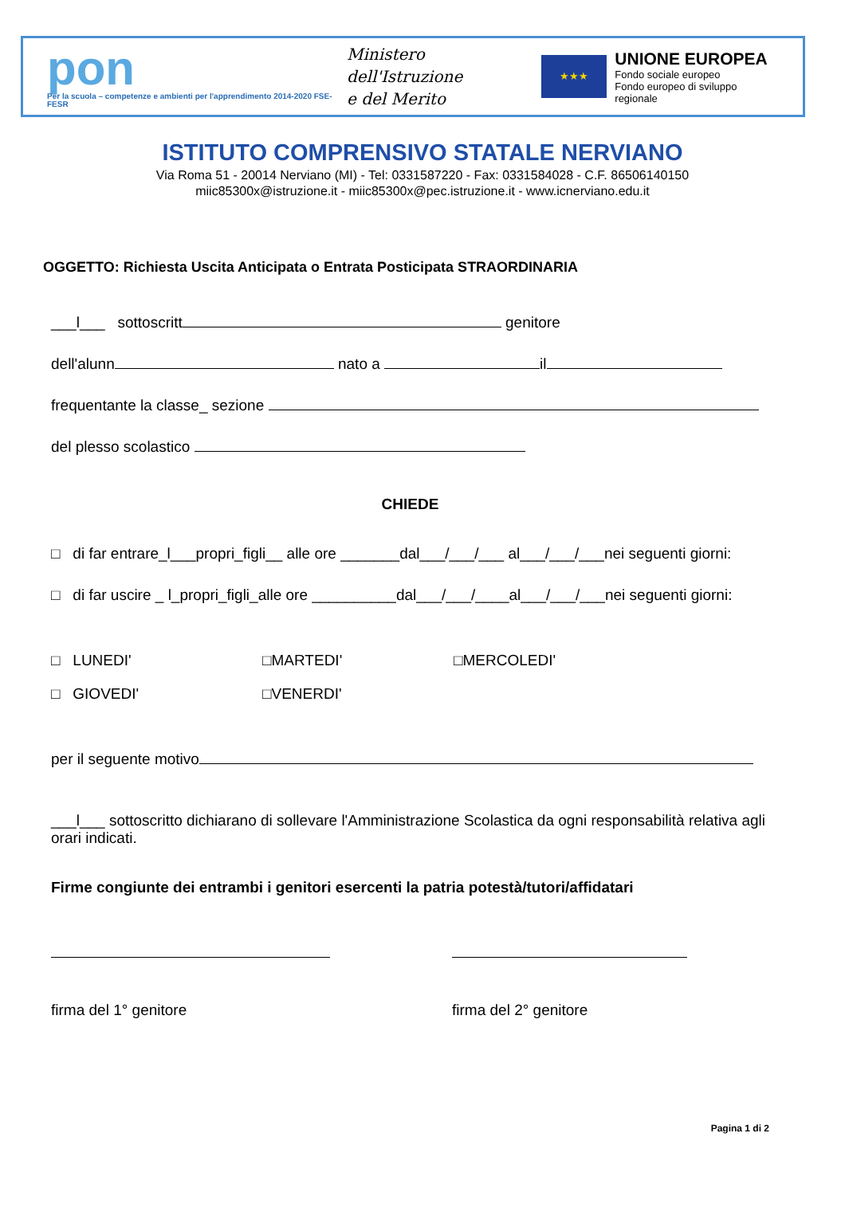pon
Per la scuola – competenze e ambienti per l'apprendimento 2014-2020 FSE-FESR
Ministero dell'Istruzione
e del Merito
★★★
UNIONE EUROPEA
Fondo sociale europeo
Fondo europeo di sviluppo regionale
ISTITUTO COMPRENSIVO STATALE NERVIANO
Via Roma 51 - 20014 Nerviano (MI) - Tel: 0331587220 - Fax: 0331584028 - C.F. 86506140150
miic85300x@istruzione.it - miic85300x@pec.istruzione.it - www.icnerviano.edu.it
OGGETTO: Richiesta Uscita Anticipata o Entrata Posticipata STRAORDINARIA
___l___ sottoscritt genitore
dell'alunn nato a il
frequentante la classe_ sezione
del plesso scolastico
CHIEDE
□ di far entrare_l___propri_figli__ alle ore _______dal___/___/___ al___/___/___nei seguenti giorni:
□ di far uscire _ l_propri_figli_alle ore __________dal___/___/____al___/___/___nei seguenti giorni:
□ LUNEDI' □MARTEDI' □MERCOLEDI'
□ GIOVEDI' □VENERDI'
per il seguente motivo
___l___ sottoscritto dichiarano di sollevare l'Amministrazione Scolastica da ogni responsabilità relativa agli orari indicati.
Firme congiunte dei entrambi i genitori esercenti la patria potestà/tutori/affidatari
firma del 1° genitore firma del 2° genitore
Pagina 1 di 2